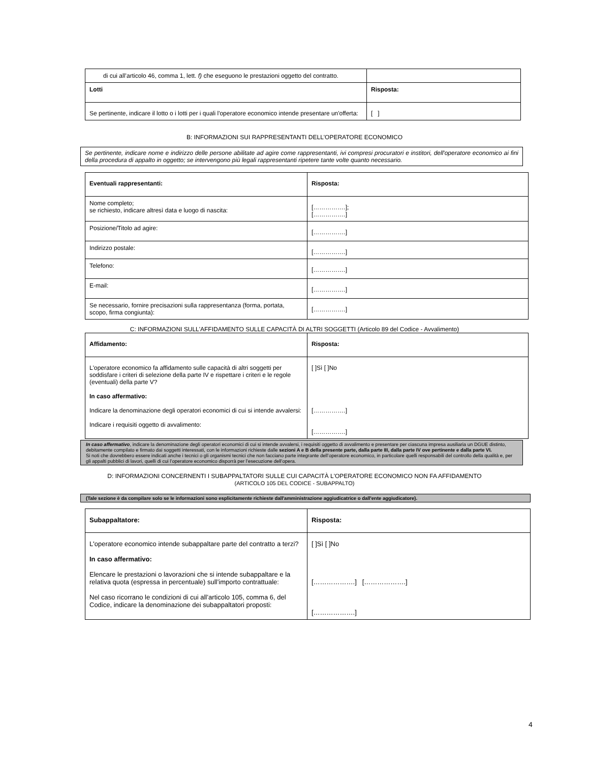| di cui all’articolo 46, comma 1, lett. f) che eseguono le prestazioni oggetto del contratto. | |
| Lotti | Risposta: |
| Se pertinente, indicare il lotto o i lotti per i quali l'operatore economico intende presentare un'offerta: | [ ] |
B: INFORMAZIONI SUI RAPPRESENTANTI DELL'OPERATORE ECONOMICO
Se pertinente, indicare nome e indirizzo delle persone abilitate ad agire come rappresentanti, ivi compresi procuratori e institori, dell'operatore economico ai fini della procedura di appalto in oggetto; se intervengono più legali rappresentanti ripetere tante volte quanto necessario.
| Eventuali rappresentanti: | Risposta: |
| Nome completo; se richiesto, indicare altresì data e luogo di nascita: | […………….]; […………….] |
| Posizione/Titolo ad agire: | […………….] |
| Indirizzo postale: | […………….] |
| Telefono: | […………….] |
| E-mail: | […………….] |
| Se necessario, fornire precisazioni sulla rappresentanza (forma, portata, scopo, firma congiunta): | […………….] |
C: INFORMAZIONI SULL'AFFIDAMENTO SULLE CAPACITÀ DI ALTRI SOGGETTI (Articolo 89 del Codice - Avvalimento)
| Affidamento: | Risposta: |
| L'operatore economico fa affidamento sulle capacità di altri soggetti per soddisfare i criteri di selezione della parte IV e rispettare i criteri e le regole (eventuali) della parte V? In caso affermativo: Indicare la denominazione degli operatori economici di cui si intende avvalersi: Indicare i requisiti oggetto di avvalimento: | [ ]Sì [ ]No […………….] […………….] |
In caso affermativo, indicare la denominazione degli operatori economici di cui si intende avvalersi, i requisiti oggetto di avvalimento e presentare per ciascuna impresa ausiliaria un DGUE distinto, debitamente compilato e firmato dai soggetti interessati, con le informazioni richieste dalle sezioni A e B della presente parte, dalla parte III, dalla parte IV ove pertinente e dalla parte VI.
Si noti che dovrebbero essere indicati anche i tecnici o gli organismi tecnici che non facciano parte integrante dell’operatore economico, in particolare quelli responsabili del controllo della qualità e, per gli appalti pubblici di lavori, quelli di cui l’operatore economico disporrà per l’esecuzione dell’opera.
D: INFORMAZIONI CONCERNENTI I SUBAPPALTATORI SULLE CUI CAPACITÀ L'OPERATORE ECONOMICO NON FA AFFIDAMENTO
(ARTICOLO 105 DEL CODICE - SUBAPPALTO)
(Tale sezione è da compilare solo se le informazioni sono esplicitamente richieste dall'amministrazione aggiudicatrice o dall'ente aggiudicatore).
| Subappaltatore: | Risposta: |
| L'operatore economico intende subappaltare parte del contratto a terzi? In caso affermativo: Elencare le prestazioni o lavorazioni che si intende subappaltare e la relativa quota (espressa in percentuale) sull’importo contrattuale: Nel caso ricorrano le condizioni di cui all’articolo 105, comma 6, del Codice, indicare la denominazione dei subappaltatori proposti: | [ ]Sì [ ]No [……………….] [……………….] [……………….] |
4